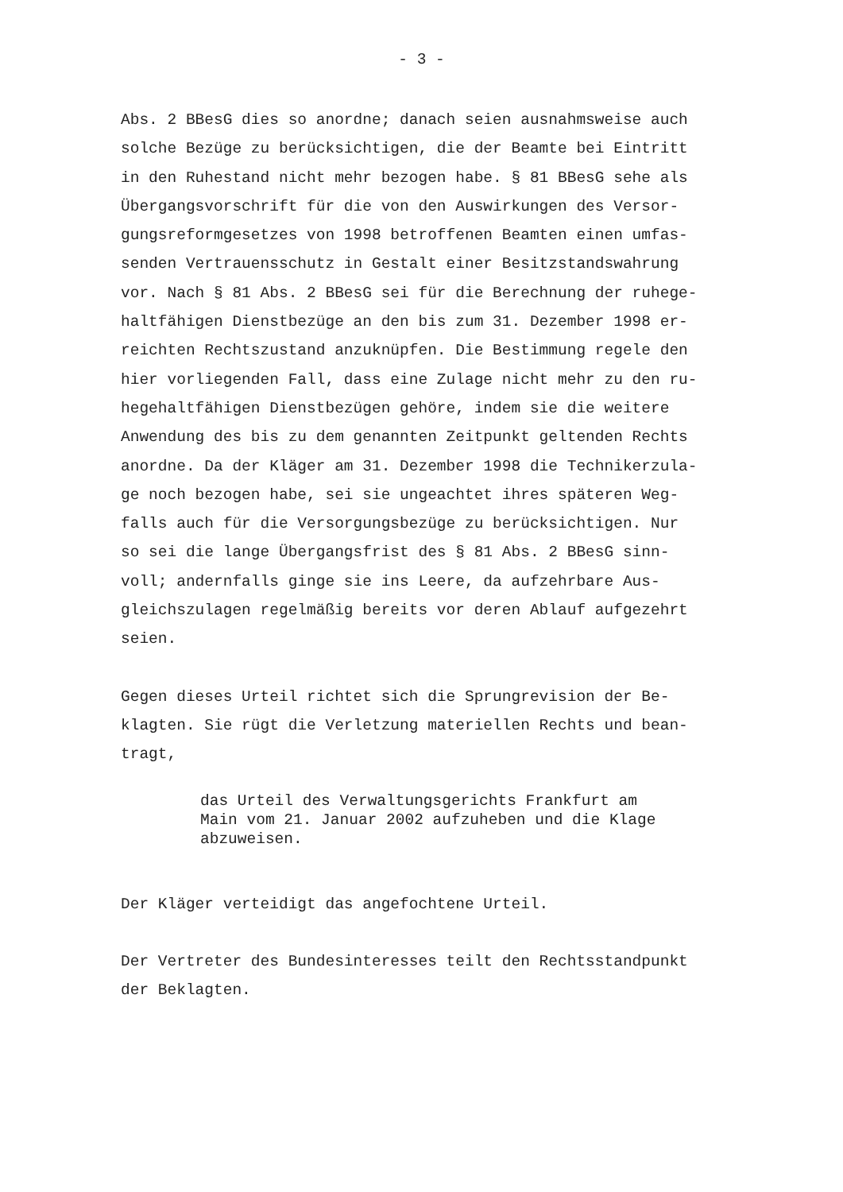- 3 -
Abs. 2 BBesG dies so anordne; danach seien ausnahmsweise auch solche Bezüge zu berücksichtigen, die der Beamte bei Eintritt in den Ruhestand nicht mehr bezogen habe. § 81 BBesG sehe als Übergangsvorschrift für die von den Auswirkungen des Versor- gungsreformgesetzes von 1998 betroffenen Beamten einen umfas- senden Vertrauensschutz in Gestalt einer Besitzstandswahrung vor. Nach § 81 Abs. 2 BBesG sei für die Berechnung der ruhege- haltfähigen Dienstbezüge an den bis zum 31. Dezember 1998 er- reichten Rechtszustand anzuknüpfen. Die Bestimmung regele den hier vorliegenden Fall, dass eine Zulage nicht mehr zu den ru- hegehaltfähigen Dienstbezügen gehöre, indem sie die weitere Anwendung des bis zu dem genannten Zeitpunkt geltenden Rechts anordne. Da der Kläger am 31. Dezember 1998 die Technikerzula- ge noch bezogen habe, sei sie ungeachtet ihres späteren Weg- falls auch für die Versorgungsbezüge zu berücksichtigen. Nur so sei die lange Übergangsfrist des § 81 Abs. 2 BBesG sinn- voll; andernfalls ginge sie ins Leere, da aufzehrbare Aus- gleichszulagen regelmäßig bereits vor deren Ablauf aufgezehrt seien.
Gegen dieses Urteil richtet sich die Sprungrevision der Be- klagten. Sie rügt die Verletzung materiellen Rechts und bean- tragt,
das Urteil des Verwaltungsgerichts Frankfurt am Main vom 21. Januar 2002 aufzuheben und die Klage abzuweisen.
Der Kläger verteidigt das angefochtene Urteil.
Der Vertreter des Bundesinteresses teilt den Rechtsstandpunkt der Beklagten.